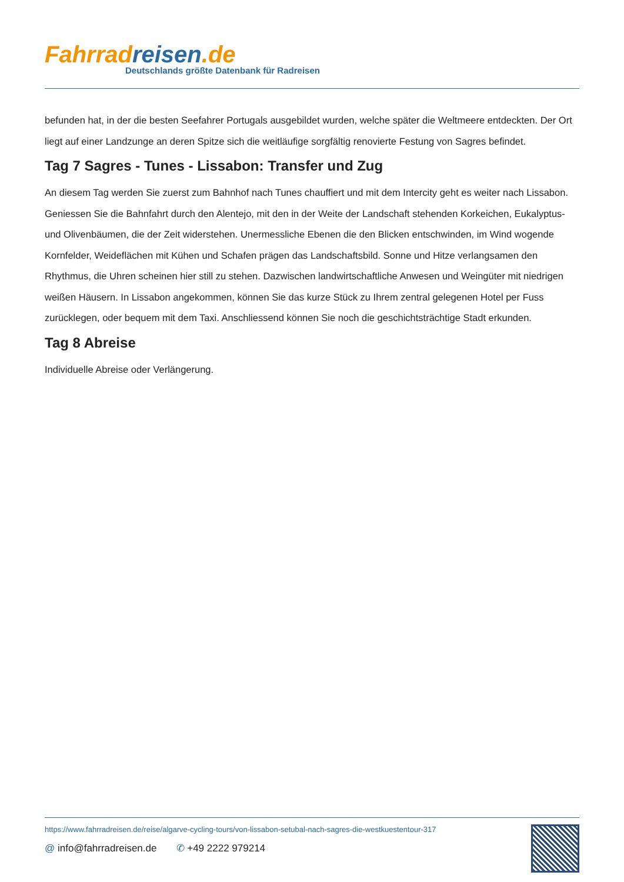Fahrrad reisen.de
Deutschlands größte Datenbank für Radreisen
befunden hat, in der die besten Seefahrer Portugals ausgebildet wurden, welche später die Weltmeere entdeckten. Der Ort liegt auf einer Landzunge an deren Spitze sich die weitläufige sorgfältig renovierte Festung von Sagres befindet.
Tag 7 Sagres - Tunes - Lissabon: Transfer und Zug
An diesem Tag werden Sie zuerst zum Bahnhof nach Tunes chauffiert und mit dem Intercity geht es weiter nach Lissabon. Geniessen Sie die Bahnfahrt durch den Alentejo, mit den in der Weite der Landschaft stehenden Korkeichen, Eukalyptus- und Olivenbäumen, die der Zeit widerstehen. Unermessliche Ebenen die den Blicken entschwinden, im Wind wogende Kornfelder, Weideflächen mit Kühen und Schafen prägen das Landschaftsbild. Sonne und Hitze verlangsamen den Rhythmus, die Uhren scheinen hier still zu stehen. Dazwischen landwirtschaftliche Anwesen und Weingüter mit niedrigen weißen Häusern. In Lissabon angekommen, können Sie das kurze Stück zu Ihrem zentral gelegenen Hotel per Fuss zurücklegen, oder bequem mit dem Taxi. Anschliessend können Sie noch die geschichtsträchtige Stadt erkunden.
Tag 8 Abreise
Individuelle Abreise oder Verlängerung.
https://www.fahrradreisen.de/reise/algarve-cycling-tours/von-lissabon-setubal-nach-sagres-die-westkuestentour-317
@ info@fahrradreisen.de ✆ +49 2222 979214